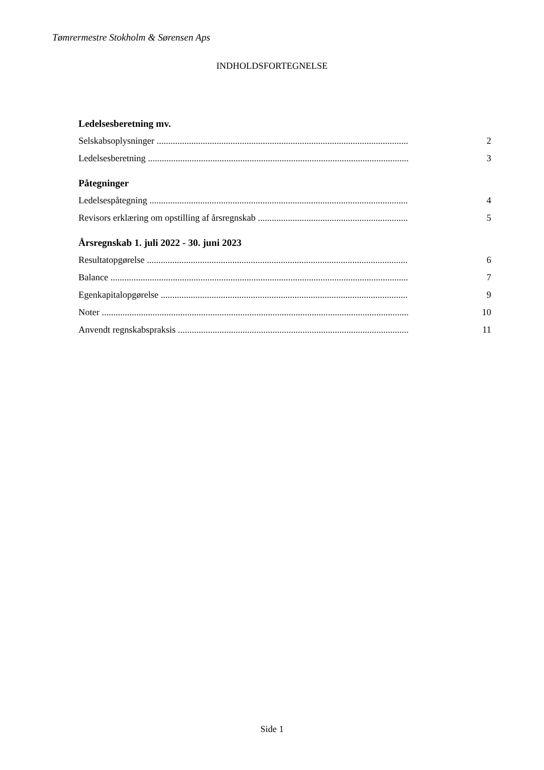Tømrermestre Stokholm & Sørensen Aps
INDHOLDSFORTEGNELSE
Ledelsesberetning mv.
Selskabsoplysninger 2
Ledelsesberetning 3
Påtegninger
Ledelsespåtegning 4
Revisors erklæring om opstilling af årsregnskab 5
Årsregnskab 1. juli 2022 - 30. juni 2023
Resultatopgørelse 6
Balance 7
Egenkapitalopgørelse 9
Noter 10
Anvendt regnskabspraksis 11
Side 1